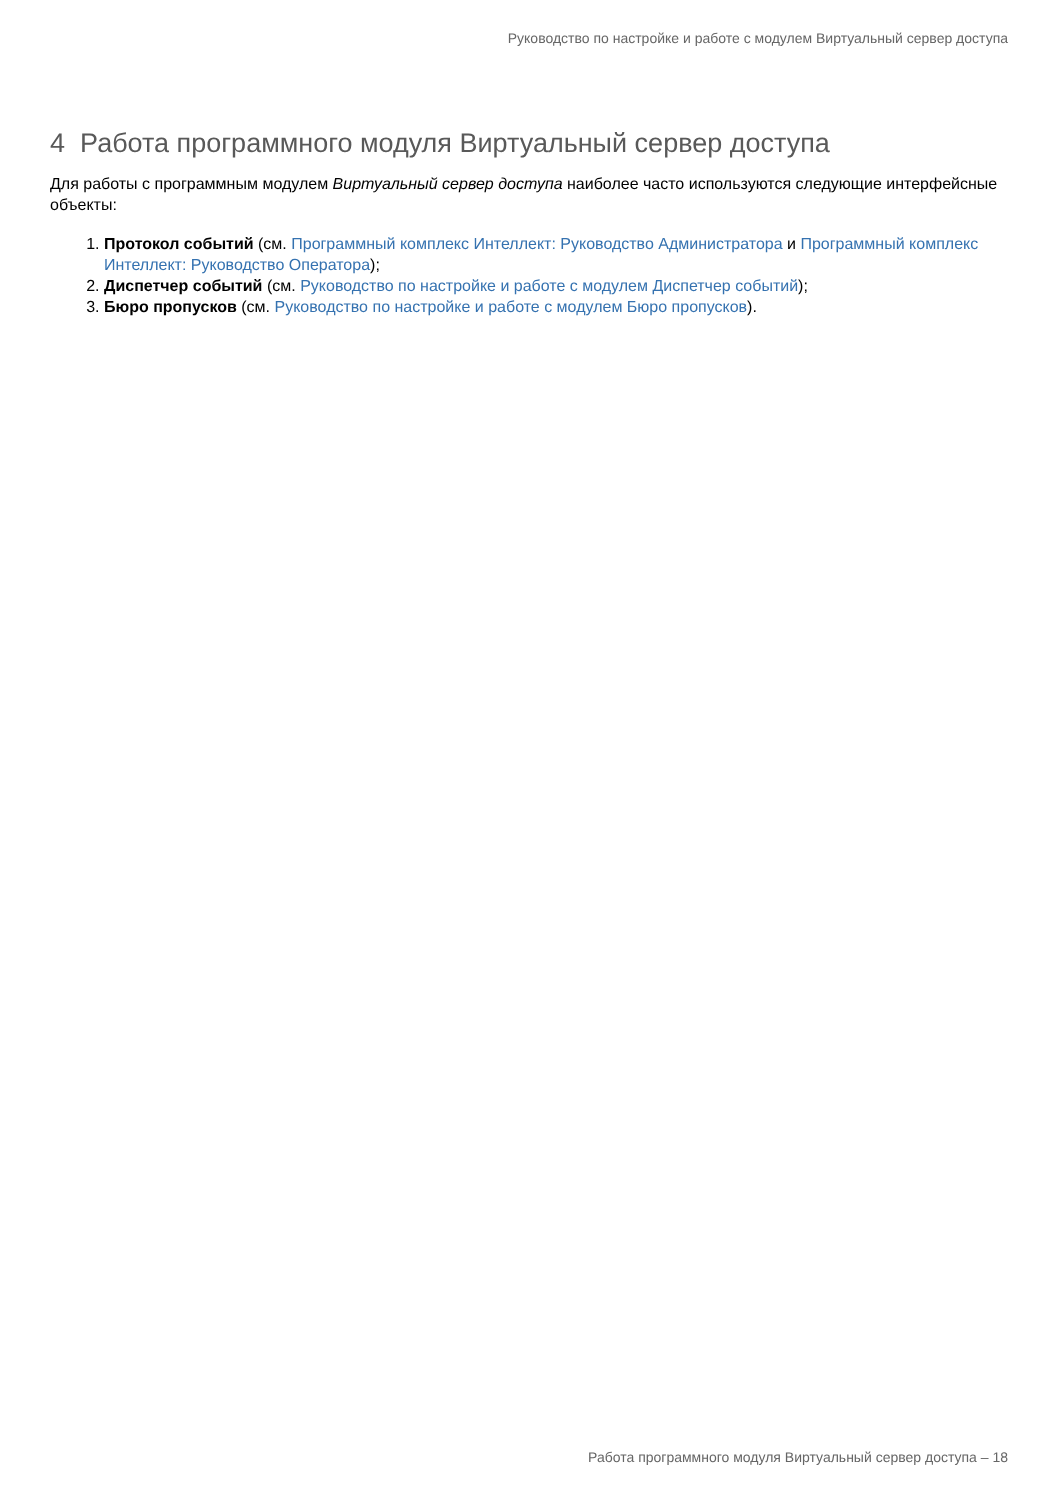Руководство по настройке и работе с модулем Виртуальный сервер доступа
4 Работа программного модуля Виртуальный сервер доступа
Для работы с программным модулем Виртуальный сервер доступа наиболее часто используются следующие интерфейсные объекты:
1. Протокол событий (см. Программный комплекс Интеллект: Руководство Администратора и Программный комплекс Интеллект: Руководство Оператора);
2. Диспетчер событий (см. Руководство по настройке и работе с модулем Диспетчер событий);
3. Бюро пропусков (см. Руководство по настройке и работе с модулем Бюро пропусков).
Работа программного модуля Виртуальный сервер доступа – 18